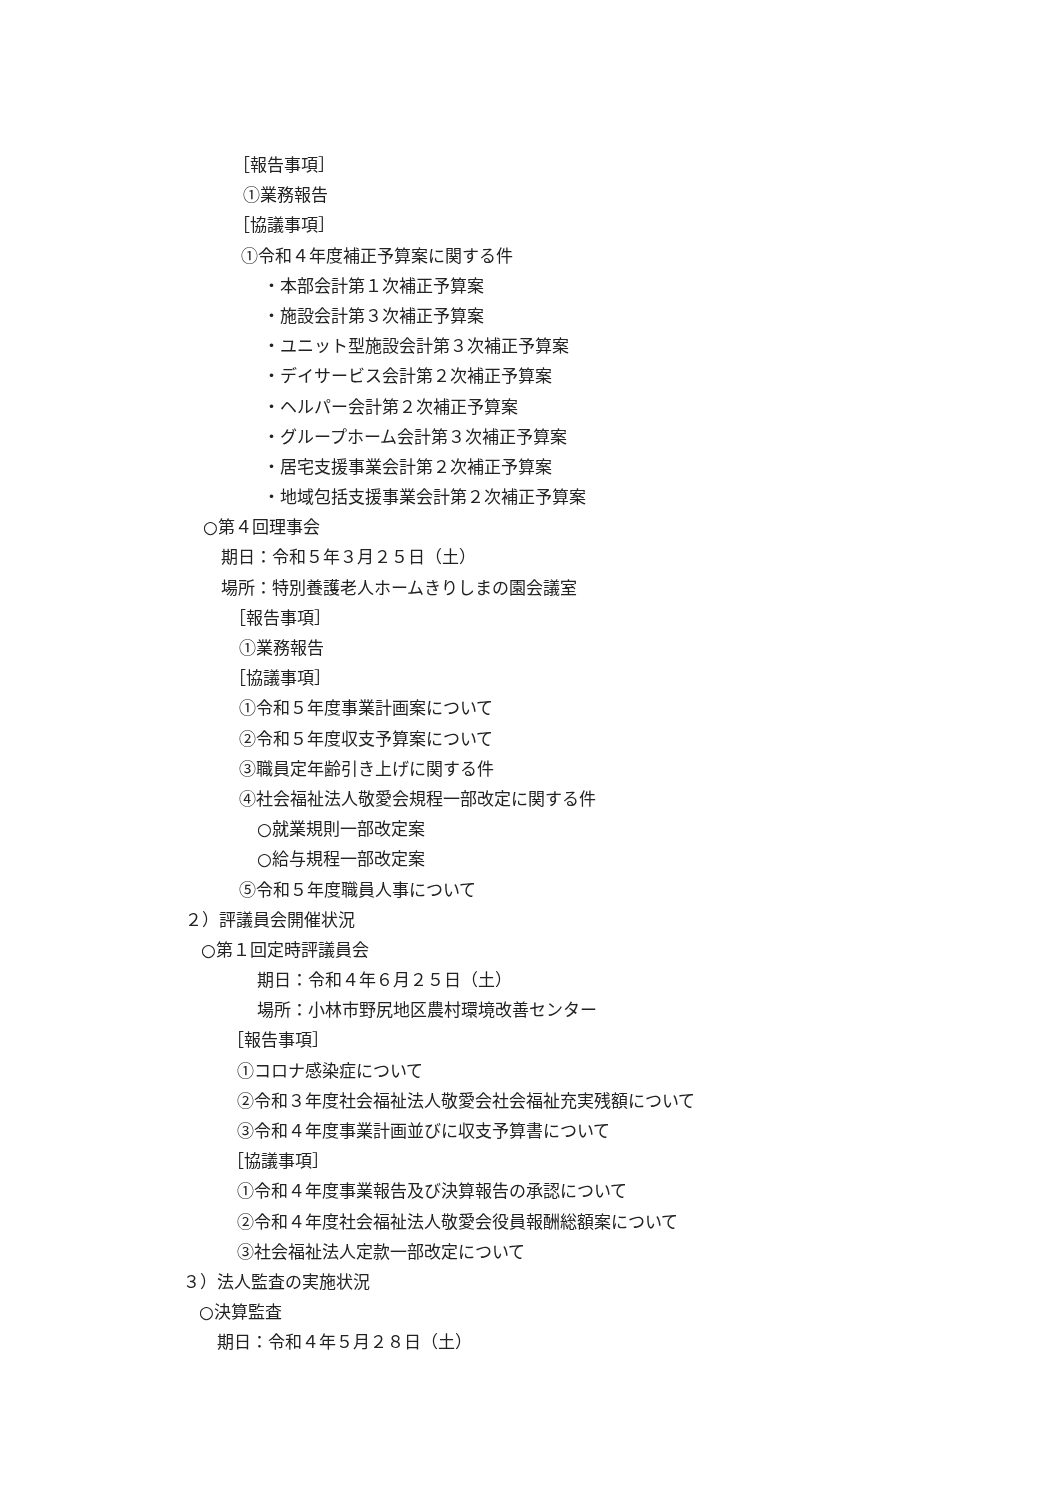［報告事項］
①業務報告
［協議事項］
①令和４年度補正予算案に関する件
・本部会計第１次補正予算案
・施設会計第３次補正予算案
・ユニット型施設会計第３次補正予算案
・デイサービス会計第２次補正予算案
・ヘルパー会計第２次補正予算案
・グループホーム会計第３次補正予算案
・居宅支援事業会計第２次補正予算案
・地域包括支援事業会計第２次補正予算案
○第４回理事会
期日：令和５年３月２５日（土）
場所：特別養護老人ホームきりしまの園会議室
［報告事項］
①業務報告
［協議事項］
①令和５年度事業計画案について
②令和５年度収支予算案について
③職員定年齢引き上げに関する件
④社会福祉法人敬愛会規程一部改定に関する件
○就業規則一部改定案
○給与規程一部改定案
⑤令和５年度職員人事について
２）評議員会開催状況
○第１回定時評議員会
期日：令和４年６月２５日（土）
場所：小林市野尻地区農村環境改善センター
［報告事項］
①コロナ感染症について
②令和３年度社会福祉法人敬愛会社会福祉充実残額について
③令和４年度事業計画並びに収支予算書について
［協議事項］
①令和４年度事業報告及び決算報告の承認について
②令和４年度社会福祉法人敬愛会役員報酬総額案について
③社会福祉法人定款一部改定について
３）法人監査の実施状況
○決算監査
期日：令和４年５月２８日（土）